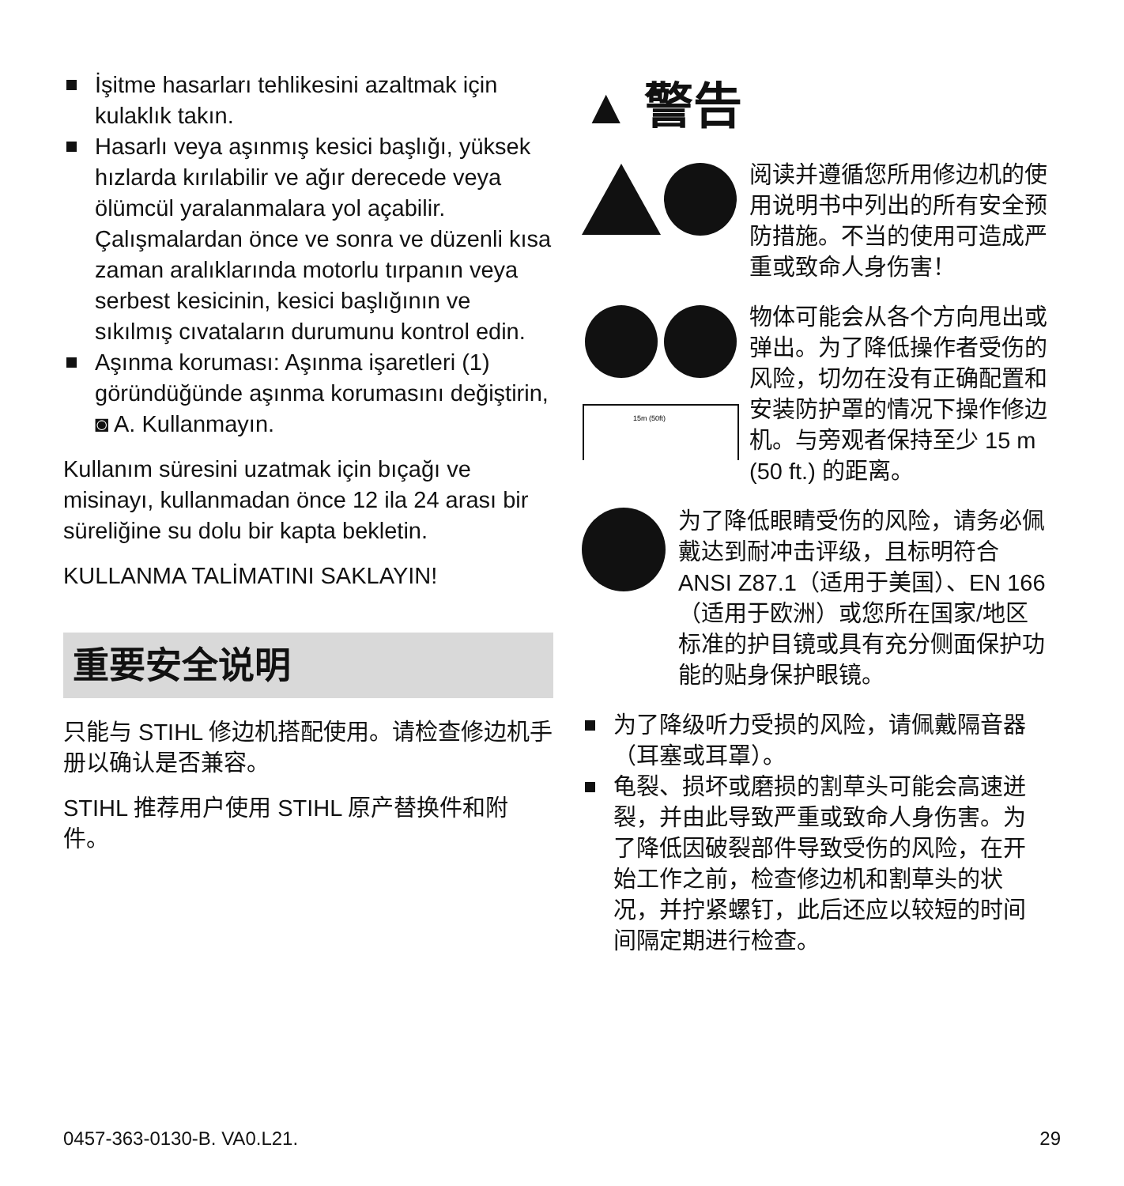İşitme hasarları tehlikesini azaltmak için kulaklık takın.
Hasarlı veya aşınmış kesici başlığı, yüksek hızlarda kırılabilir ve ağır derecede veya ölümcül yaralanmalara yol açabilir. Çalışmalardan önce ve sonra ve düzenli kısa zaman aralıklarında motorlu tırpanın veya serbest kesicinin, kesici başlığının ve sıkılmış cıvataların durumunu kontrol edin.
Aşınma koruması: Aşınma işaretleri (1) göründüğünde aşınma korumasını değiştirin, ◙ A. Kullanmayın.
Kullanım süresini uzatmak için bıçağı ve misinayı, kullanmadan önce 12 ila 24 arası bir süreliğine su dolu bir kapta bekletin.
KULLANMA TALİMATINI SAKLAYIN!
重要安全说明
只能与 STIHL 修边机搭配使用。请检查修边机手册以确认是否兼容。
STIHL 推荐用户使用 STIHL 原产替换件和附件。
▲ 警告
阅读并遵循您所用修边机的使用说明书中列出的所有安全预防措施。不当的使用可造成严重或致命人身伤害！
15m (50ft)
物体可能会从各个方向甩出或弹出。为了降低操作者受伤的风险，切勿在没有正确配置和安装防护罩的情况下操作修边机。与旁观者保持至少 15 m (50 ft.) 的距离。
为了降低眼睛受伤的风险，请务必佩戴达到耐冲击评级，且标明符合 ANSI Z87.1（适用于美国）、EN 166（适用于欧洲）或您所在国家/地区标准的护目镜或具有充分侧面保护功能的贴身保护眼镜。
为了降级听力受损的风险，请佩戴隔音器（耳塞或耳罩）。
龟裂、损坏或磨损的割草头可能会高速迸裂，并由此导致严重或致命人身伤害。为了降低因破裂部件导致受伤的风险，在开始工作之前，检查修边机和割草头的状况，并拧紧螺钉，此后还应以较短的时间间隔定期进行检查。
0457-363-0130-B. VA0.L21. 29